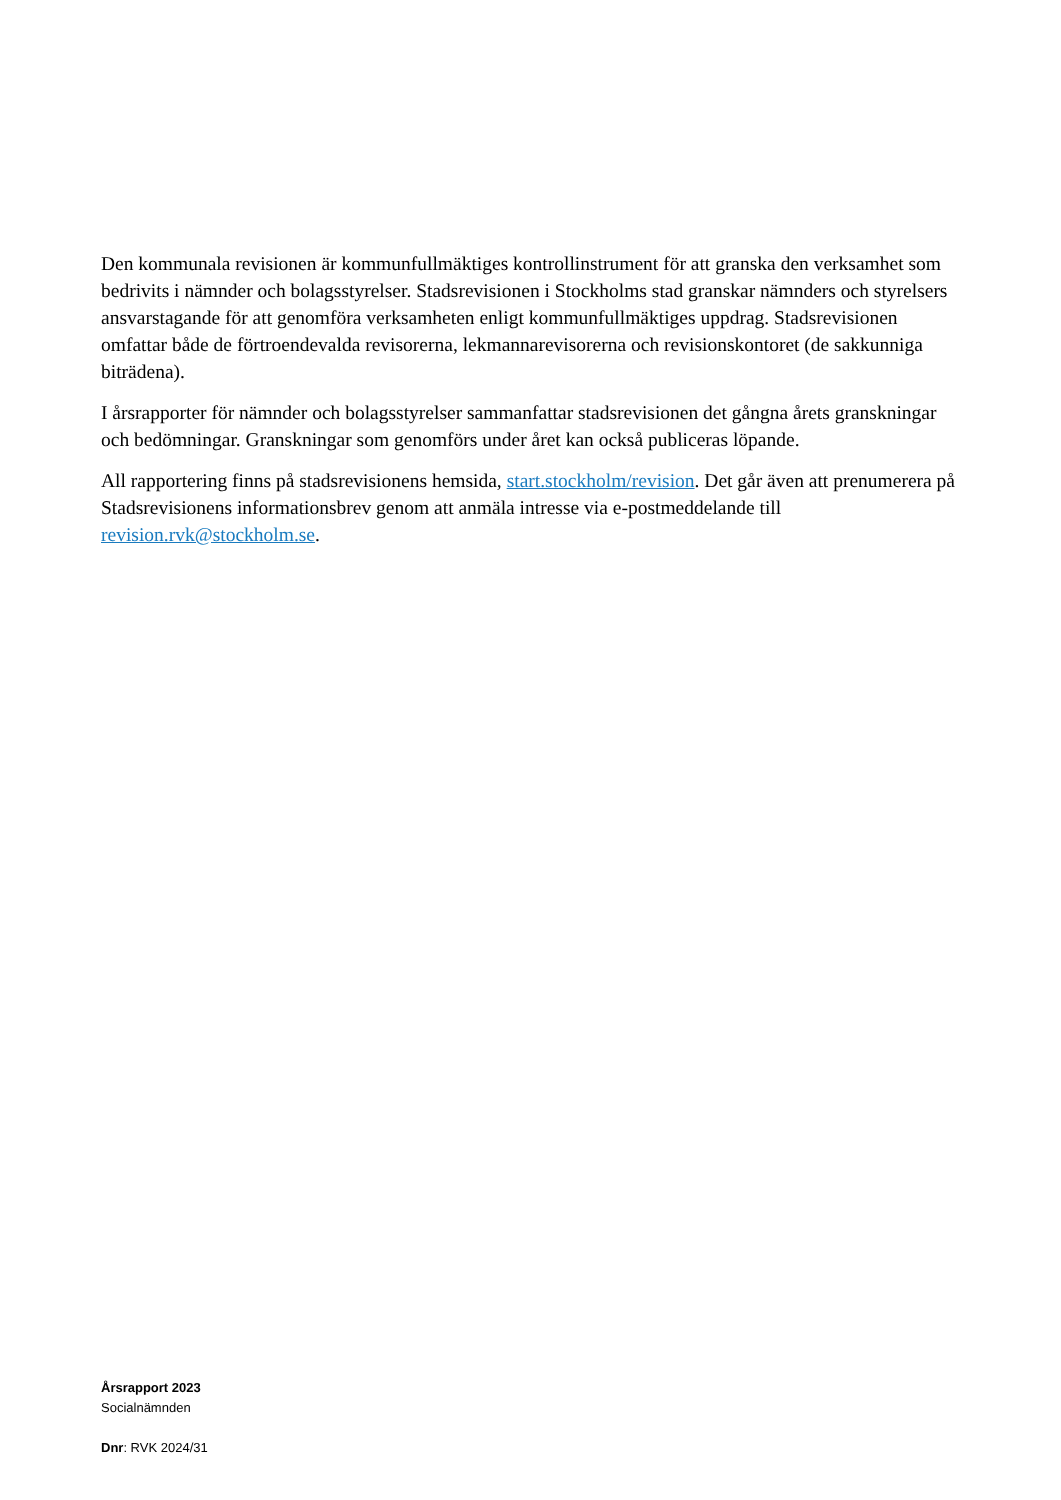Den kommunala revisionen är kommunfullmäktiges kontrollinstrument för att granska den verksamhet som bedrivits i nämnder och bolagsstyrelser. Stadsrevisionen i Stockholms stad granskar nämnders och styrelsers ansvarstagande för att genomföra verksamheten enligt kommunfullmäktiges uppdrag. Stadsrevisionen omfattar både de förtroendevalda revisorerna, lekmannarevisorerna och revisionskontoret (de sakkunniga biträdena).
I årsrapporter för nämnder och bolagsstyrelser sammanfattar stadsrevisionen det gångna årets granskningar och bedömningar. Granskningar som genomförs under året kan också publiceras löpande.
All rapportering finns på stadsrevisionens hemsida, start.stockholm/revision. Det går även att prenumerera på Stadsrevisionens informationsbrev genom att anmäla intresse via e-postmeddelande till revision.rvk@stockholm.se.
Årsrapport 2023
Socialnämnden
Dnr: RVK 2024/31